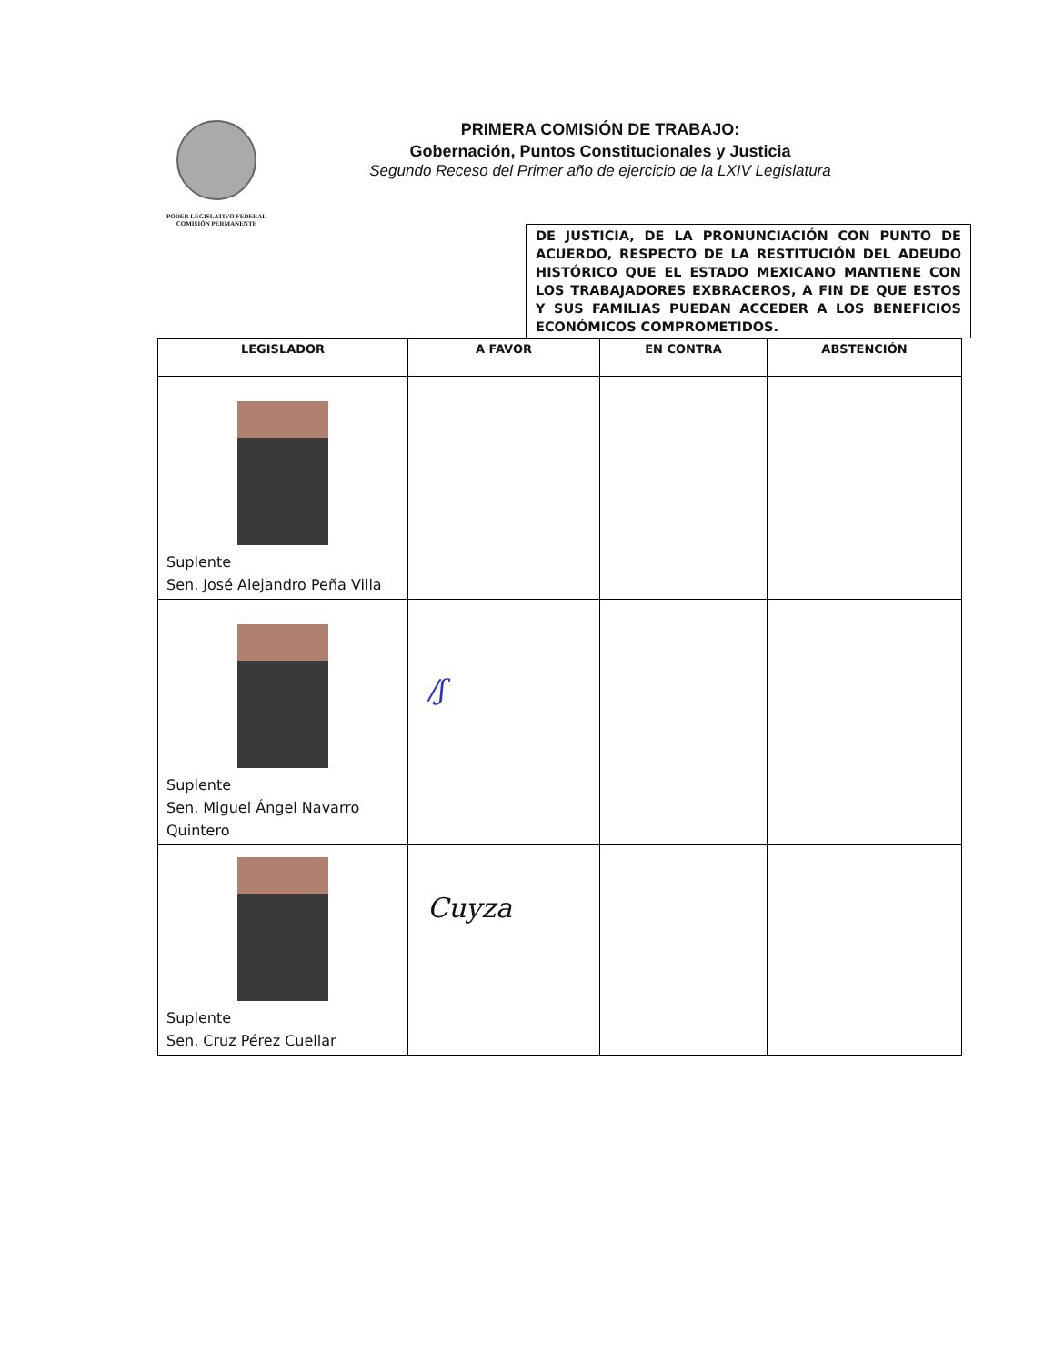PODER LEGISLATIVO FEDERAL
COMISIÓN PERMANENTE
PRIMERA COMISIÓN DE TRABAJO:
Gobernación, Puntos Constitucionales y Justicia
Segundo Receso del Primer año de ejercicio de la LXIV Legislatura
DE JUSTICIA, DE LA PRONUNCIACIÓN CON PUNTO DE ACUERDO, RESPECTO DE LA RESTITUCIÓN DEL ADEUDO HISTÓRICO QUE EL ESTADO MEXICANO MANTIENE CON LOS TRABAJADORES EXBRACEROS, A FIN DE QUE ESTOS Y SUS FAMILIAS PUEDAN ACCEDER A LOS BENEFICIOS ECONÓMICOS COMPROMETIDOS.
| LEGISLADOR | A FAVOR | EN CONTRA | ABSTENCIÓN |
| --- | --- | --- | --- |
| Suplente Sen. José Alejandro Peña Villa | | | |
| Suplente Sen. Miguel Ángel Navarro Quintero | /ʃ | | |
| Suplente Sen. Cruz Pérez Cuellar | Cuyza | | |